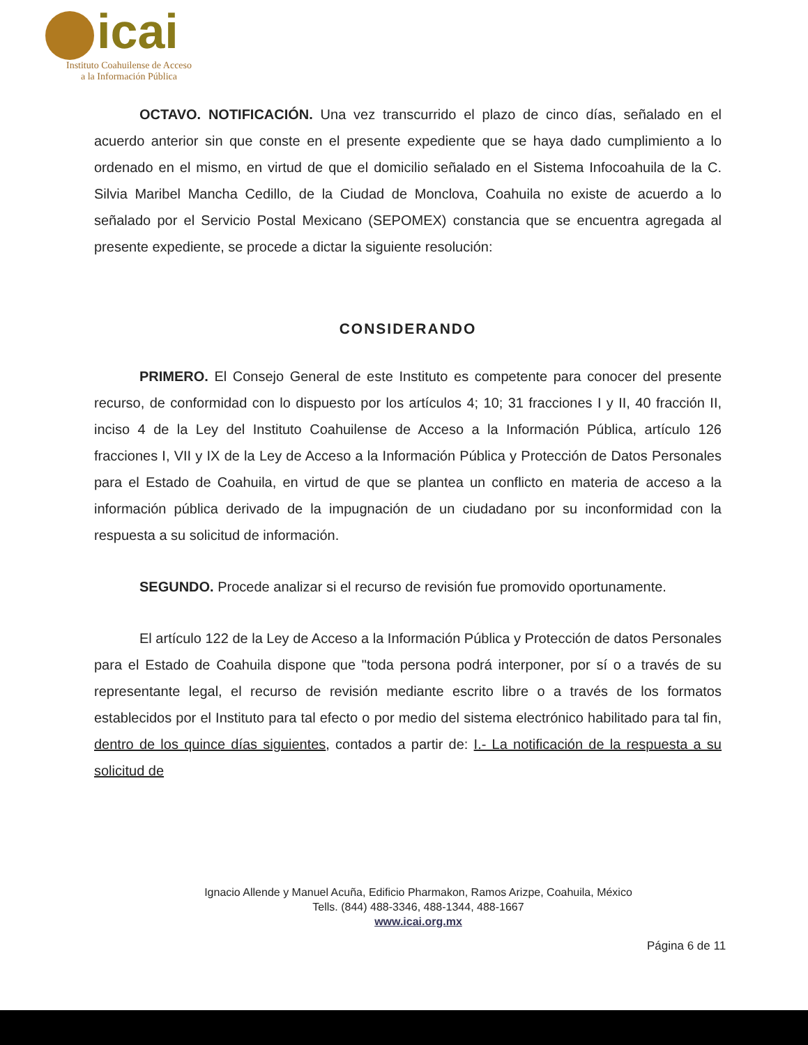icai
Instituto Coahuilense de Acceso
a la Información Pública
OCTAVO. NOTIFICACIÓN. Una vez transcurrido el plazo de cinco días, señalado en el acuerdo anterior sin que conste en el presente expediente que se haya dado cumplimiento a lo ordenado en el mismo, en virtud de que el domicilio señalado en el Sistema Infocoahuila de la C. Silvia Maribel Mancha Cedillo, de la Ciudad de Monclova, Coahuila no existe de acuerdo a lo señalado por el Servicio Postal Mexicano (SEPOMEX) constancia que se encuentra agregada al presente expediente, se procede a dictar la siguiente resolución:
CONSIDERANDO
PRIMERO. El Consejo General de este Instituto es competente para conocer del presente recurso, de conformidad con lo dispuesto por los artículos 4; 10; 31 fracciones I y II, 40 fracción II, inciso 4 de la Ley del Instituto Coahuilense de Acceso a la Información Pública, artículo 126 fracciones I, VII y IX de la Ley de Acceso a la Información Pública y Protección de Datos Personales para el Estado de Coahuila, en virtud de que se plantea un conflicto en materia de acceso a la información pública derivado de la impugnación de un ciudadano por su inconformidad con la respuesta a su solicitud de información.
SEGUNDO. Procede analizar si el recurso de revisión fue promovido oportunamente.
El artículo 122 de la Ley de Acceso a la Información Pública y Protección de datos Personales para el Estado de Coahuila dispone que "toda persona podrá interponer, por sí o a través de su representante legal, el recurso de revisión mediante escrito libre o a través de los formatos establecidos por el Instituto para tal efecto o por medio del sistema electrónico habilitado para tal fin, dentro de los quince días siguientes, contados a partir de: I.- La notificación de la respuesta a su solicitud de
Ignacio Allende y Manuel Acuña, Edificio Pharmakon, Ramos Arizpe, Coahuila, México
Tells. (844) 488-3346, 488-1344, 488-1667
www.icai.org.mx
Página 6 de 11